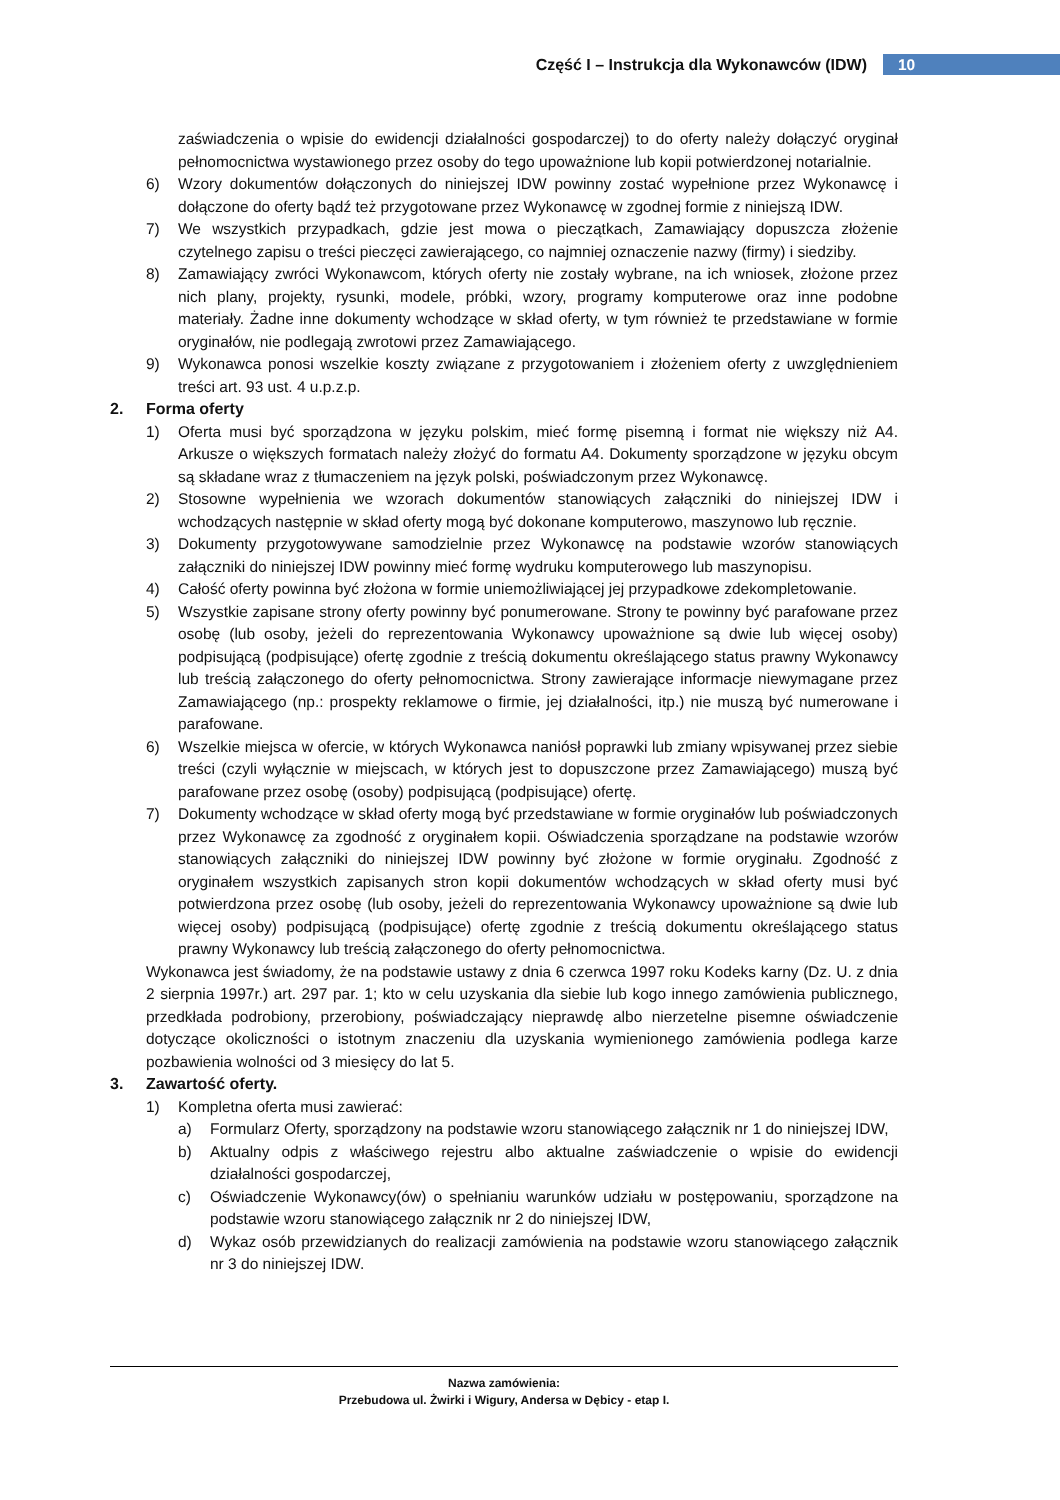Część I – Instrukcja dla Wykonawców (IDW) 10
zaświadczenia o wpisie do ewidencji działalności gospodarczej) to do oferty należy dołączyć oryginał pełnomocnictwa wystawionego przez osoby do tego upoważnione lub kopii potwierdzonej notarialnie.
6) Wzory dokumentów dołączonych do niniejszej IDW powinny zostać wypełnione przez Wykonawcę i dołączone do oferty bądź też przygotowane przez Wykonawcę w zgodnej formie z niniejszą IDW.
7) We wszystkich przypadkach, gdzie jest mowa o pieczątkach, Zamawiający dopuszcza złożenie czytelnego zapisu o treści pieczęci zawierającego, co najmniej oznaczenie nazwy (firmy) i siedziby.
8) Zamawiający zwróci Wykonawcom, których oferty nie zostały wybrane, na ich wniosek, złożone przez nich plany, projekty, rysunki, modele, próbki, wzory, programy komputerowe oraz inne podobne materiały. Żadne inne dokumenty wchodzące w skład oferty, w tym również te przedstawiane w formie oryginałów, nie podlegają zwrotowi przez Zamawiającego.
9) Wykonawca ponosi wszelkie koszty związane z przygotowaniem i złożeniem oferty z uwzględnieniem treści art. 93 ust. 4 u.p.z.p.
2. Forma oferty
1) Oferta musi być sporządzona w języku polskim, mieć formę pisemną i format nie większy niż A4. Arkusze o większych formatach należy złożyć do formatu A4. Dokumenty sporządzone w języku obcym są składane wraz z tłumaczeniem na język polski, poświadczonym przez Wykonawcę.
2) Stosowne wypełnienia we wzorach dokumentów stanowiących załączniki do niniejszej IDW i wchodzących następnie w skład oferty mogą być dokonane komputerowo, maszynowo lub ręcznie.
3) Dokumenty przygotowywane samodzielnie przez Wykonawcę na podstawie wzorów stanowiących załączniki do niniejszej IDW powinny mieć formę wydruku komputerowego lub maszynopisu.
4) Całość oferty powinna być złożona w formie uniemożliwiającej jej przypadkowe zdekompletowanie.
5) Wszystkie zapisane strony oferty powinny być ponumerowane. Strony te powinny być parafowane przez osobę (lub osoby, jeżeli do reprezentowania Wykonawcy upoważnione są dwie lub więcej osoby) podpisującą (podpisujące) ofertę zgodnie z treścią dokumentu określającego status prawny Wykonawcy lub treścią załączonego do oferty pełnomocnictwa. Strony zawierające informacje niewymagane przez Zamawiającego (np.: prospekty reklamowe o firmie, jej działalności, itp.) nie muszą być numerowane i parafowane.
6) Wszelkie miejsca w ofercie, w których Wykonawca naniósł poprawki lub zmiany wpisywanej przez siebie treści (czyli wyłącznie w miejscach, w których jest to dopuszczone przez Zamawiającego) muszą być parafowane przez osobę (osoby) podpisującą (podpisujące) ofertę.
7) Dokumenty wchodzące w skład oferty mogą być przedstawiane w formie oryginałów lub poświadczonych przez Wykonawcę za zgodność z oryginałem kopii. Oświadczenia sporządzane na podstawie wzorów stanowiących załączniki do niniejszej IDW powinny być złożone w formie oryginału. Zgodność z oryginałem wszystkich zapisanych stron kopii dokumentów wchodzących w skład oferty musi być potwierdzona przez osobę (lub osoby, jeżeli do reprezentowania Wykonawcy upoważnione są dwie lub więcej osoby) podpisującą (podpisujące) ofertę zgodnie z treścią dokumentu określającego status prawny Wykonawcy lub treścią załączonego do oferty pełnomocnictwa.
Wykonawca jest świadomy, że na podstawie ustawy z dnia 6 czerwca 1997 roku Kodeks karny (Dz. U. z dnia 2 sierpnia 1997r.) art. 297 par. 1; kto w celu uzyskania dla siebie lub kogo innego zamówienia publicznego, przedkłada podrobiony, przerobiony, poświadczający nieprawdę albo nierzetelne pisemne oświadczenie dotyczące okoliczności o istotnym znaczeniu dla uzyskania wymienionego zamówienia podlega karze pozbawienia wolności od 3 miesięcy do lat 5.
3. Zawartość oferty.
1) Kompletna oferta musi zawierać:
a) Formularz Oferty, sporządzony na podstawie wzoru stanowiącego załącznik nr 1 do niniejszej IDW,
b) Aktualny odpis z właściwego rejestru albo aktualne zaświadczenie o wpisie do ewidencji działalności gospodarczej,
c) Oświadczenie Wykonawcy(ów) o spełnianiu warunków udziału w postępowaniu, sporządzone na podstawie wzoru stanowiącego załącznik nr 2 do niniejszej IDW,
d) Wykaz osób przewidzianych do realizacji zamówienia na podstawie wzoru stanowiącego załącznik nr 3 do niniejszej IDW.
Nazwa zamówienia:
Przebudowa ul. Żwirki i Wigury, Andersa w Dębicy - etap I.